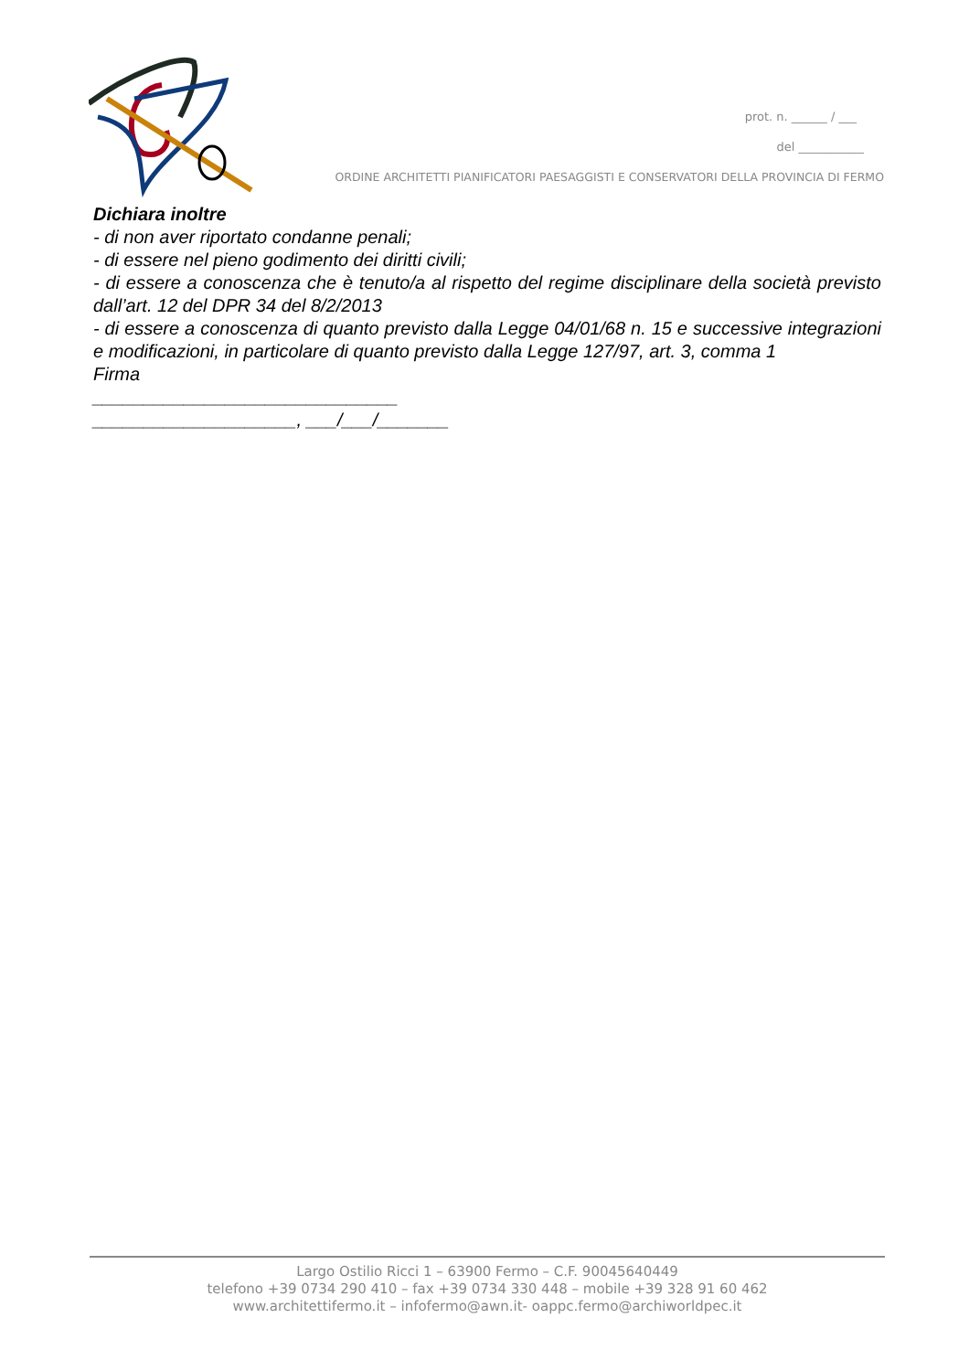prot. n. ______ / ___
del ___________
ORDINE ARCHITETTI PIANIFICATORI PAESAGGISTI E CONSERVATORI DELLA PROVINCIA DI FERMO
Dichiara inoltre
- di non aver riportato condanne penali;
- di essere nel pieno godimento dei diritti civili;
- di essere a conoscenza che è tenuto/a al rispetto del regime disciplinare della società previsto dall’art. 12 del DPR 34 del 8/2/2013
- di essere a conoscenza di quanto previsto dalla Legge 04/01/68 n. 15 e successive integrazioni e modificazioni, in particolare di quanto previsto dalla Legge 127/97, art. 3, comma 1
Firma
______________________________
____________________, ___/___/_______
Largo Ostilio Ricci 1 – 63900 Fermo – C.F. 90045640449
telefono +39 0734 290 410 – fax +39 0734 330 448 – mobile +39 328 91 60 462
www.architettifermo.it – infofermo@awn.it- oappc.fermo@archiworldpec.it